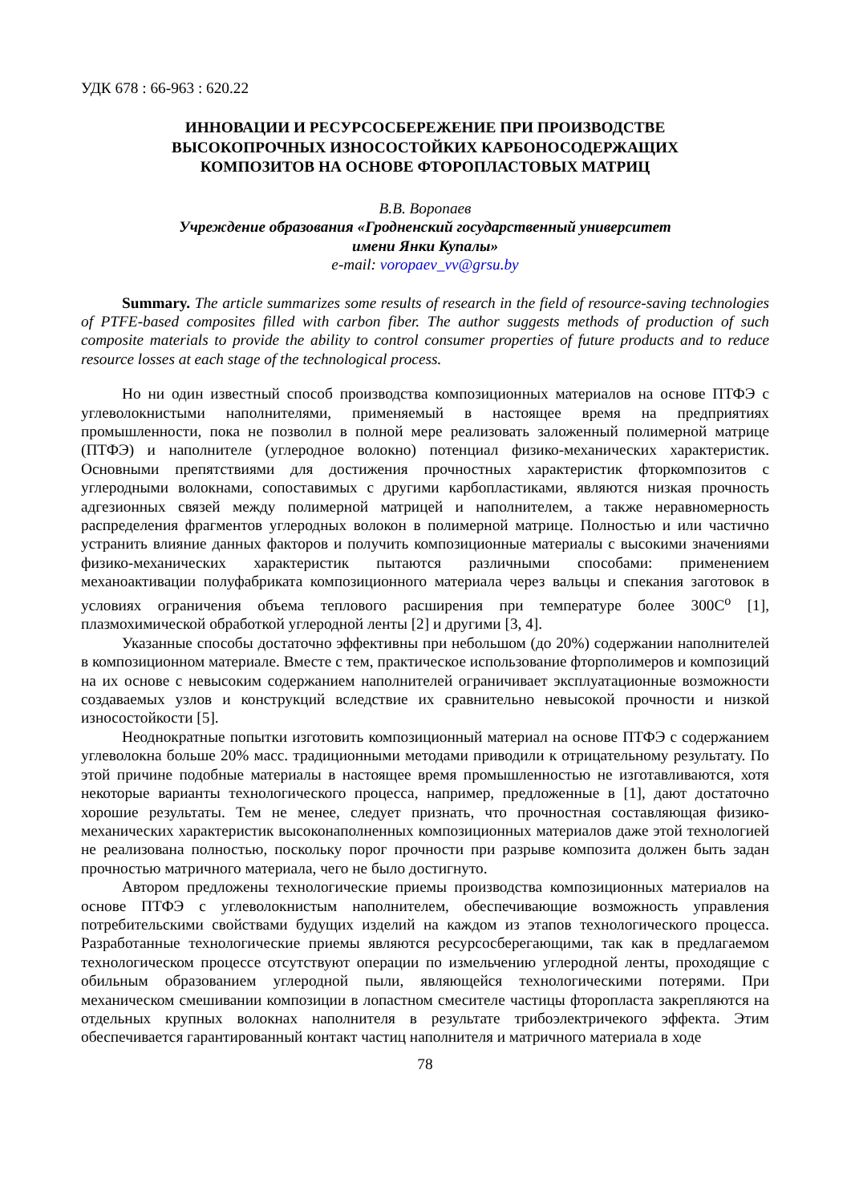УДК 678 : 66-963 : 620.22
ИННОВАЦИИ И РЕСУРСОСБЕРЕЖЕНИЕ ПРИ ПРОИЗВОДСТВЕ
ВЫСОКОПРОЧНЫХ ИЗНОСОСТОЙКИХ КАРБОНОСОДЕРЖАЩИХ
КОМПОЗИТОВ НА ОСНОВЕ ФТОРОПЛАСТОВЫХ МАТРИЦ
В.В. Воропаев
Учреждение образования «Гродненский государственный университет
имени Янки Купалы»
e-mail: voropaev_vv@grsu.by
Summary. The article summarizes some results of research in the field of resource-saving technologies of PTFE-based composites filled with carbon fiber. The author suggests methods of production of such composite materials to provide the ability to control consumer properties of future products and to reduce resource losses at each stage of the technological process.
Но ни один известный способ производства композиционных материалов на основе ПТФЭ с углеволокнистыми наполнителями, применяемый в настоящее время на предприятиях промышленности, пока не позволил в полной мере реализовать заложенный полимерной матрице (ПТФЭ) и наполнителе (углеродное волокно) потенциал физико-механических характеристик. Основными препятствиями для достижения прочностных характеристик фторкомпозитов с углеродными волокнами, сопоставимых с другими карбопластиками, являются низкая прочность адгезионных связей между полимерной матрицей и наполнителем, а также неравномерность распределения фрагментов углеродных волокон в полимерной матрице. Полностью и или частично устранить влияние данных факторов и получить композиционные материалы с высокими значениями физико-механических характеристик пытаются различными способами: применением механоактивации полуфабриката композиционного материала через вальцы и спекания заготовок в условиях ограничения объема теплового расширения при температуре более 300С<sup>о</sup> [1], плазмохимической обработкой углеродной ленты [2] и другими [3, 4].
Указанные способы достаточно эффективны при небольшом (до 20%) содержании наполнителей в композиционном материале. Вместе с тем, практическое использование фторполимеров и композиций на их основе с невысоким содержанием наполнителей ограничивает эксплуатационные возможности создаваемых узлов и конструкций вследствие их сравнительно невысокой прочности и низкой износостойкости [5].
Неоднократные попытки изготовить композиционный материал на основе ПТФЭ с содержанием углеволокна больше 20% масс. традиционными методами приводили к отрицательному результату. По этой причине подобные материалы в настоящее время промышленностью не изготавливаются, хотя некоторые варианты технологического процесса, например, предложенные в [1], дают достаточно хорошие результаты. Тем не менее, следует признать, что прочностная составляющая физико-механических характеристик высоконаполненных композиционных материалов даже этой технологией не реализована полностью, поскольку порог прочности при разрыве композита должен быть задан прочностью матричного материала, чего не было достигнуто.
Автором предложены технологические приемы производства композиционных материалов на основе ПТФЭ с углеволокнистым наполнителем, обеспечивающие возможность управления потребительскими свойствами будущих изделий на каждом из этапов технологического процесса. Разработанные технологические приемы являются ресурсосберегающими, так как в предлагаемом технологическом процессе отсутствуют операции по измельчению углеродной ленты, проходящие с обильным образованием углеродной пыли, являющейся технологическими потерями. При механическом смешивании композиции в лопастном смесителе частицы фторопласта закрепляются на отдельных крупных волокнах наполнителя в результате трибоэлектричекого эффекта. Этим обеспечивается гарантированный контакт частиц наполнителя и матричного материала в ходе
78